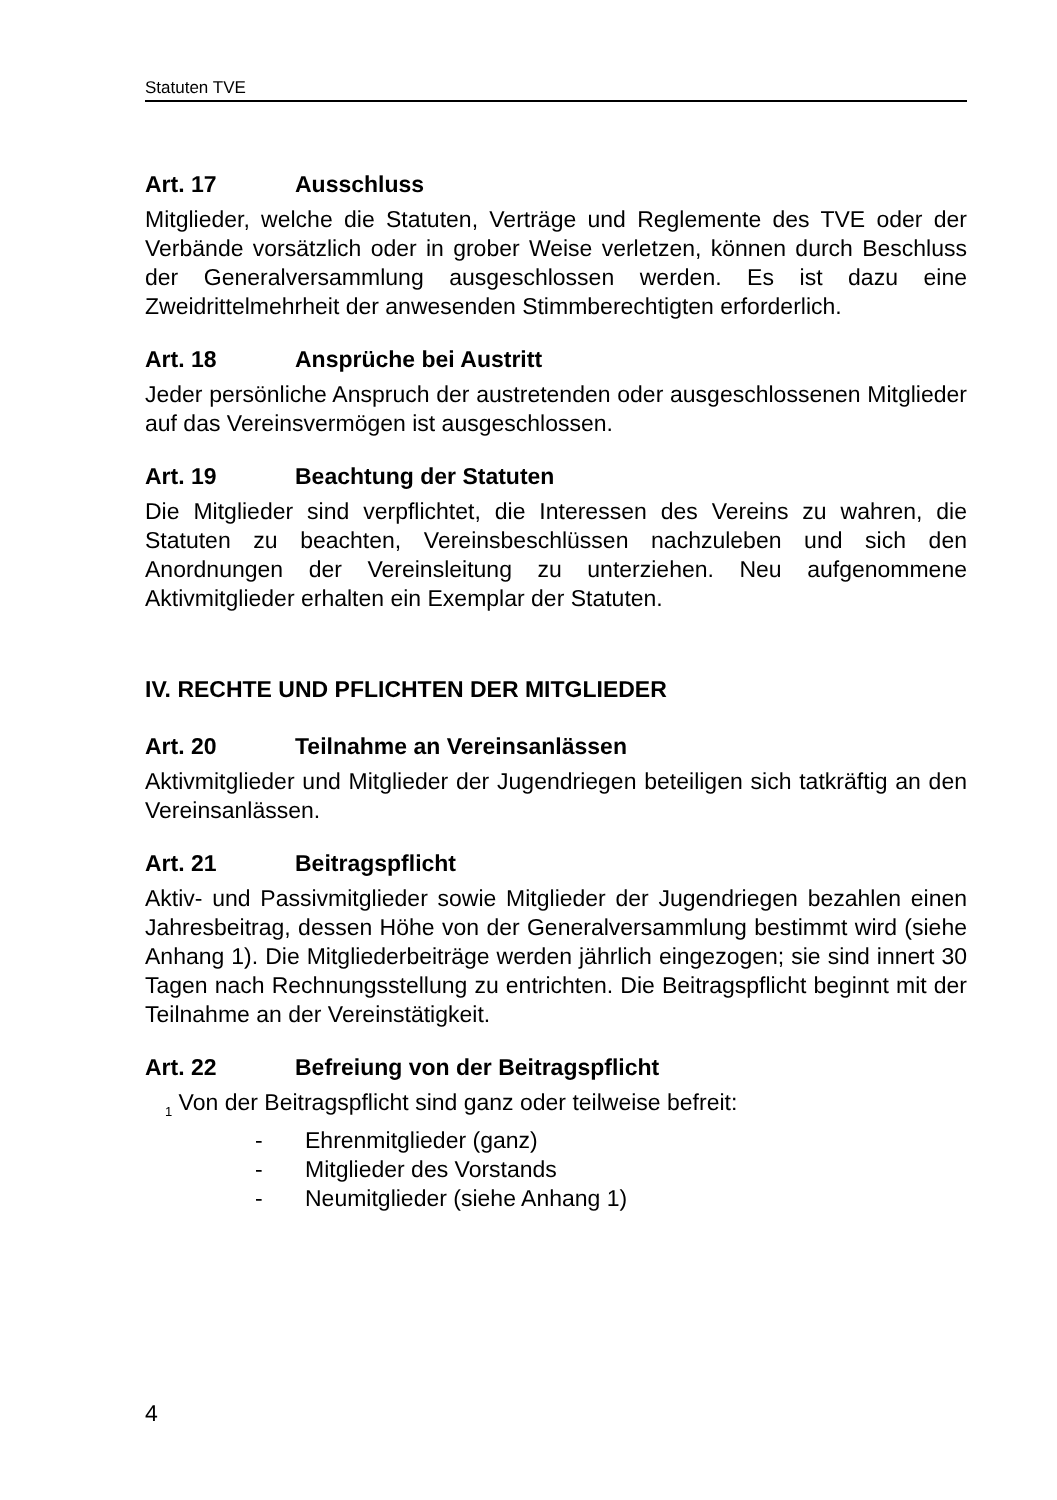Statuten TVE
Art. 17 Ausschluss
Mitglieder, welche die Statuten, Verträge und Reglemente des TVE oder der Verbände vorsätzlich oder in grober Weise verletzen, können durch Beschluss der Generalversammlung ausgeschlossen werden. Es ist dazu eine Zweidrittelmehrheit der anwesenden Stimmberechtigten erforderlich.
Art. 18 Ansprüche bei Austritt
Jeder persönliche Anspruch der austretenden oder ausgeschlossenen Mitglieder auf das Vereinsvermögen ist ausgeschlossen.
Art. 19 Beachtung der Statuten
Die Mitglieder sind verpflichtet, die Interessen des Vereins zu wahren, die Statuten zu beachten, Vereinsbeschlüssen nachzuleben und sich den Anordnungen der Vereinsleitung zu unterziehen. Neu aufgenommene Aktivmitglieder erhalten ein Exemplar der Statuten.
IV. RECHTE UND PFLICHTEN DER MITGLIEDER
Art. 20 Teilnahme an Vereinsanlässen
Aktivmitglieder und Mitglieder der Jugendriegen beteiligen sich tatkräftig an den Vereinsanlässen.
Art. 21 Beitragspflicht
Aktiv- und Passivmitglieder sowie Mitglieder der Jugendriegen bezahlen einen Jahresbeitrag, dessen Höhe von der Generalversammlung bestimmt wird (siehe Anhang 1). Die Mitgliederbeiträge werden jährlich eingezogen; sie sind innert 30 Tagen nach Rechnungsstellung zu entrichten. Die Beitragspflicht beginnt mit der Teilnahme an der Vereinstätigkeit.
Art. 22 Befreiung von der Beitragspflicht
<sub>1</sub> Von der Beitragspflicht sind ganz oder teilweise befreit:
- Ehrenmitglieder (ganz)
- Mitglieder des Vorstands
- Neumitglieder (siehe Anhang 1)
4